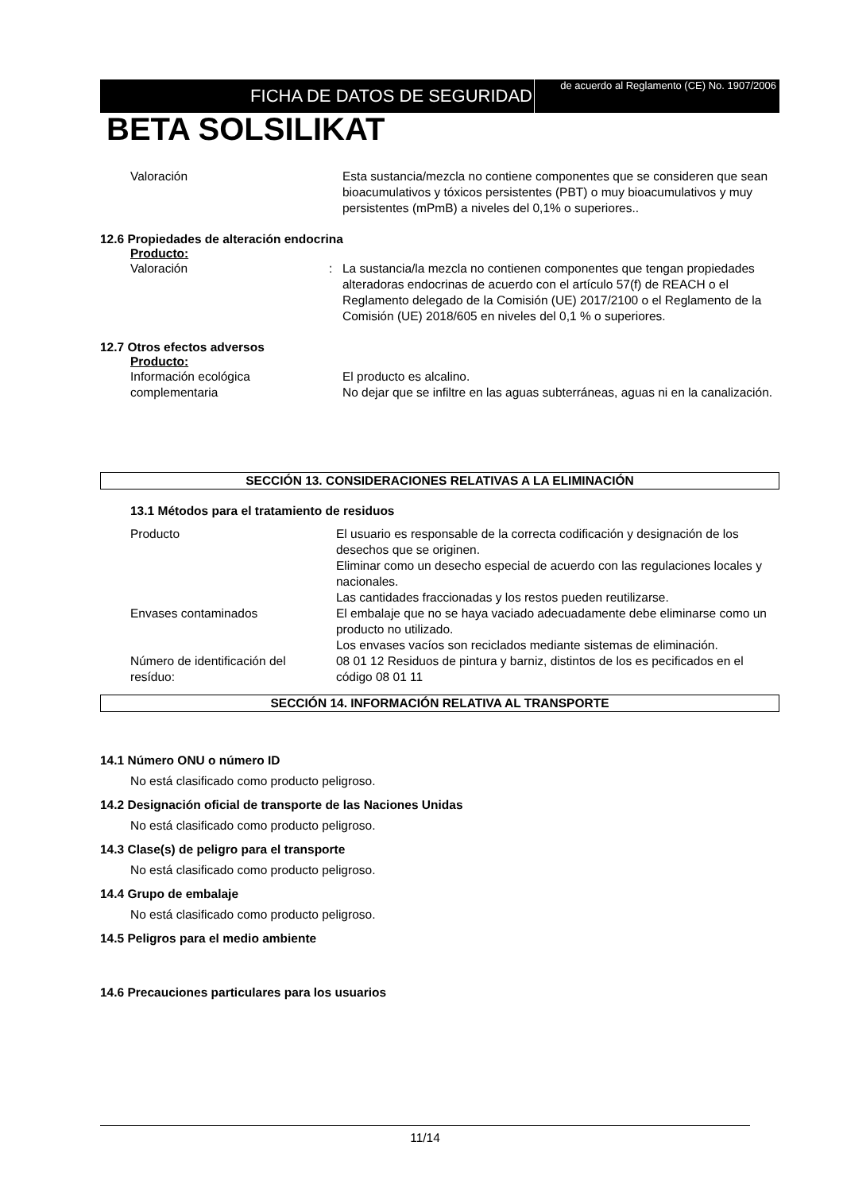FICHA DE DATOS DE SEGURIDAD
de acuerdo al Reglamento (CE) No. 1907/2006
BETA SOLSILIKAT
Valoración Esta sustancia/mezcla no contiene componentes que se consideren que sean bioacumulativos y tóxicos persistentes (PBT) o muy bioacumulativos y muy persistentes (mPmB) a niveles del 0,1% o superiores..
12.6 Propiedades de alteración endocrina
Producto:
Valoración : La sustancia/la mezcla no contienen componentes que tengan propiedades alteradoras endocrinas de acuerdo con el artículo 57(f) de REACH o el Reglamento delegado de la Comisión (UE) 2017/2100 o el Reglamento de la Comisión (UE) 2018/605 en niveles del 0,1 % o superiores.
12.7 Otros efectos adversos
Producto:
Información ecológica complementaria
El producto es alcalino.
No dejar que se infiltre en las aguas subterráneas, aguas ni en la canalización.
SECCIÓN 13. CONSIDERACIONES RELATIVAS A LA ELIMINACIÓN
13.1 Métodos para el tratamiento de residuos
Producto El usuario es responsable de la correcta codificación y designación de los desechos que se originen.
Eliminar como un desecho especial de acuerdo con las regulaciones locales y nacionales.
Las cantidades fraccionadas y los restos pueden reutilizarse.
Envases contaminados El embalaje que no se haya vaciado adecuadamente debe eliminarse como un producto no utilizado.
Los envases vacíos son reciclados mediante sistemas de eliminación.
Número de identificación del resíduo:
08 01 12 Residuos de pintura y barniz, distintos de los es pecificados en el código 08 01 11
SECCIÓN 14. INFORMACIÓN RELATIVA AL TRANSPORTE
14.1 Número ONU o número ID
No está clasificado como producto peligroso.
14.2 Designación oficial de transporte de las Naciones Unidas
No está clasificado como producto peligroso.
14.3 Clase(s) de peligro para el transporte
No está clasificado como producto peligroso.
14.4 Grupo de embalaje
No está clasificado como producto peligroso.
14.5 Peligros para el medio ambiente
14.6 Precauciones particulares para los usuarios
11/14